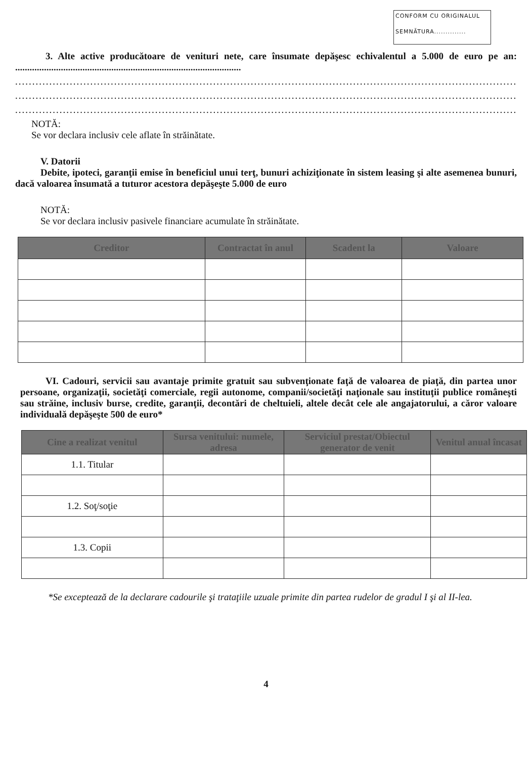CONFORM CU ORIGINALUL
SEMNĂTURA..............
3. Alte active producătoare de venituri nete, care însumate depăşesc echivalentul a 5.000 de euro pe an: ..............................................................................................
....................................................................................................................................................
....................................................................................................................................................
....................................................................................................................................................
NOTĂ:
Se vor declara inclusiv cele aflate în străinătate.
V. Datorii
Debite, ipoteci, garanţii emise în beneficiul unui terţ, bunuri achiziţionate în sistem leasing şi alte asemenea bunuri, dacă valoarea însumată a tuturor acestora depăşeşte 5.000 de euro
NOTĂ:
Se vor declara inclusiv pasivele financiare acumulate în străinătate.
| Creditor | Contractat în anul | Scadent la | Valoare |
| --- | --- | --- | --- |
VI. Cadouri, servicii sau avantaje primite gratuit sau subvenţionate faţă de valoarea de piaţă, din partea unor persoane, organizaţii, societăţi comerciale, regii autonome, companii/societăţi naţionale sau instituţii publice româneşti sau străine, inclusiv burse, credite, garanţii, decontări de cheltuieli, altele decât cele ale angajatorului, a căror valoare individuală depăşeşte 500 de euro*
| Cine a realizat venitul | Sursa venitului: numele, adresa | Serviciul prestat/Obiectul generator de venit | Venitul anual încasat |
| --- | --- | --- | --- |
| 1.1. Titular | | | |
| 1.2. Soţ/soţie | | | |
| 1.3. Copii | | | |
*Se exceptează de la declarare cadourile şi trataţiile uzuale primite din partea rudelor de gradul I şi al II-lea.
4